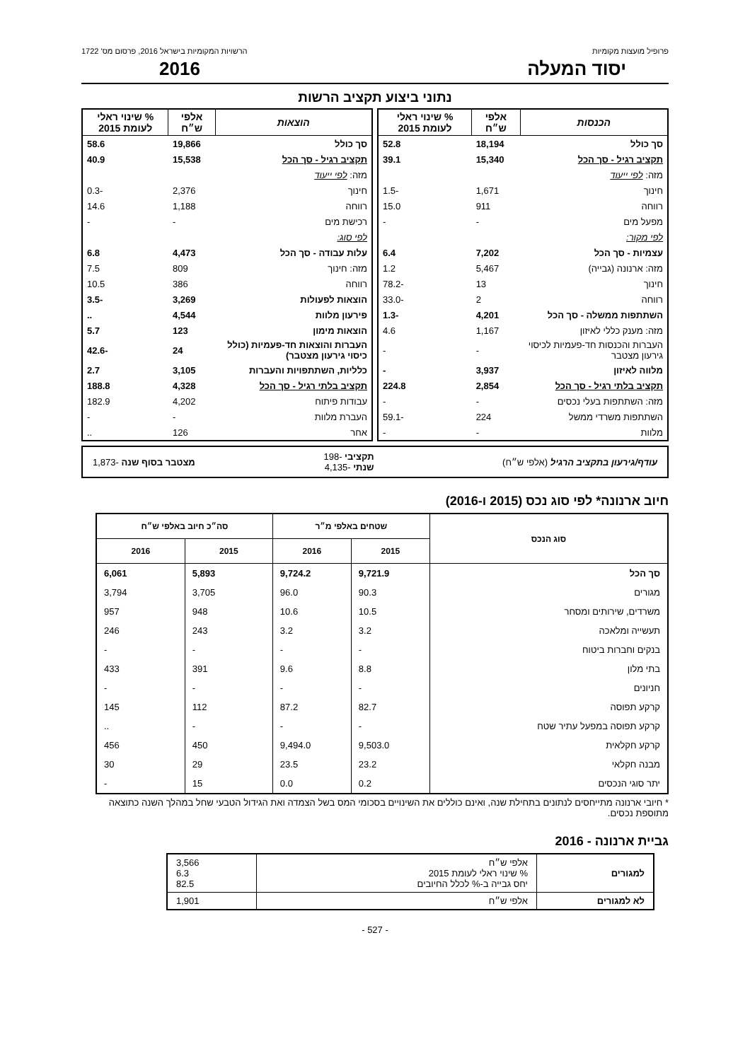פרופיל מועצות מקומיות הרשויות המקומיות בישראל 2016, פרסום מס' 1722
יסוד המעלה 2016
נתוני ביצוע תקציב הרשות
| הכנסות | אלפי ש״ח | % שינוי ראלי לעומת 2015 |
| --- | --- | --- |
| סך כולל | 18,194 | 52.8 |
| תקציב רגיל - סך הכל | 15,340 | 39.1 |
| מזה: לפי ייעוד | | |
| חינוך | 1,671 | -1.5 |
| רווחה | 911 | 15.0 |
| מפעל מים | - | - |
| לפי מקור: | | |
| עצמיות - סך הכל | 7,202 | 6.4 |
| מזה: ארנונה (גבייה) | 5,467 | 1.2 |
| חינוך | 13 | -78.2 |
| רווחה | 2 | -33.0 |
| השתתפות ממשלה - סך הכל | 4,201 | -1.3 |
| מזה: מענק כללי לאיזון | 1,167 | 4.6 |
| העברות והכנסות חד-פעמיות לכיסוי גירעון מצטבר | - | - |
| מלווה לאיזון | 3,937 | - |
| תקציב בלתי רגיל - סך הכל | 2,854 | 224.8 |
| מזה: השתתפות בעלי נכסים | - | - |
| השתתפות משרדי ממשל | 224 | -59.1 |
| מלוות | - | - |
| הוצאות | אלפי ש״ח | % שינוי ראלי לעומת 2015 |
| --- | --- | --- |
| סך כולל | 19,866 | 58.6 |
| תקציב רגיל - סך הכל | 15,538 | 40.9 |
| מזה: לפי ייעוד | | |
| חינוך | 2,376 | -0.3 |
| רווחה | 1,188 | 14.6 |
| רכישת מים | - | - |
| לפי סוג: | | |
| עלות עבודה - סך הכל | 4,473 | 6.8 |
| מזה: חינוך | 809 | 7.5 |
| רווחה | 386 | 10.5 |
| הוצאות לפעולות | 3,269 | -3.5 |
| פירעון מלוות | 4,544 | .. |
| הוצאות מימון | 123 | 5.7 |
| העברות והוצאות חד-פעמיות (כולל כיסוי גירעון מצטבר) | 24 | -42.6 |
| כלליות, השתתפויות והעברות | 3,105 | 2.7 |
| תקציב בלתי רגיל - סך הכל | 4,328 | 188.8 |
| עבודות פיתוח | 4,202 | 182.9 |
| העברת מלוות | - | - |
| אחר | 126 | .. |
עודף/גירעון בתקציב הרגיל (אלפי ש״ח) תקציבי -198
שנתי -4,135 מצטבר בסוף שנה -1,873
חיוב ארנונה* לפי סוג נכס (2015 ו-2016)
| סוג הנכס | שטחים באלפי מ״ר | | סה״כ חיוב באלפי ש״ח | |
| --- | --- | --- | --- | --- |
| | 2015 | 2016 | 2015 | 2016 |
| סך הכל | 9,721.9 | 9,724.2 | 5,893 | 6,061 |
| מגורים | 90.3 | 96.0 | 3,705 | 3,794 |
| משרדים, שירותים ומסחר | 10.5 | 10.6 | 948 | 957 |
| תעשייה ומלאכה | 3.2 | 3.2 | 243 | 246 |
| בנקים וחברות ביטוח | - | - | - | - |
| בתי מלון | 8.8 | 9.6 | 391 | 433 |
| חניונים | - | - | - | - |
| קרקע תפוסה | 82.7 | 87.2 | 112 | 145 |
| קרקע תפוסה במפעל עתיר שטח | - | - | - | .. |
| קרקע חקלאית | 9,503.0 | 9,494.0 | 450 | 456 |
| מבנה חקלאי | 23.2 | 23.5 | 29 | 30 |
| יתר סוגי הנכסים | 0.2 | 0.0 | 15 | - |
* חיובי ארנונה מתייחסים לנתונים בתחילת שנה, ואינם כוללים את השינויים בסכומי המס בשל הצמדה ואת הגידול הטבעי שחל במהלך השנה כתוצאה מתוספת נכסים.
גביית ארנונה - 2016
| למגורים | אלפי ש״ח % שינוי ראלי לעומת 2015 יחס גבייה ב-% לכלל החיובים | 3,566 6.3 82.5 |
| לא למגורים | אלפי ש״ח | 1,901 |
- 527 -